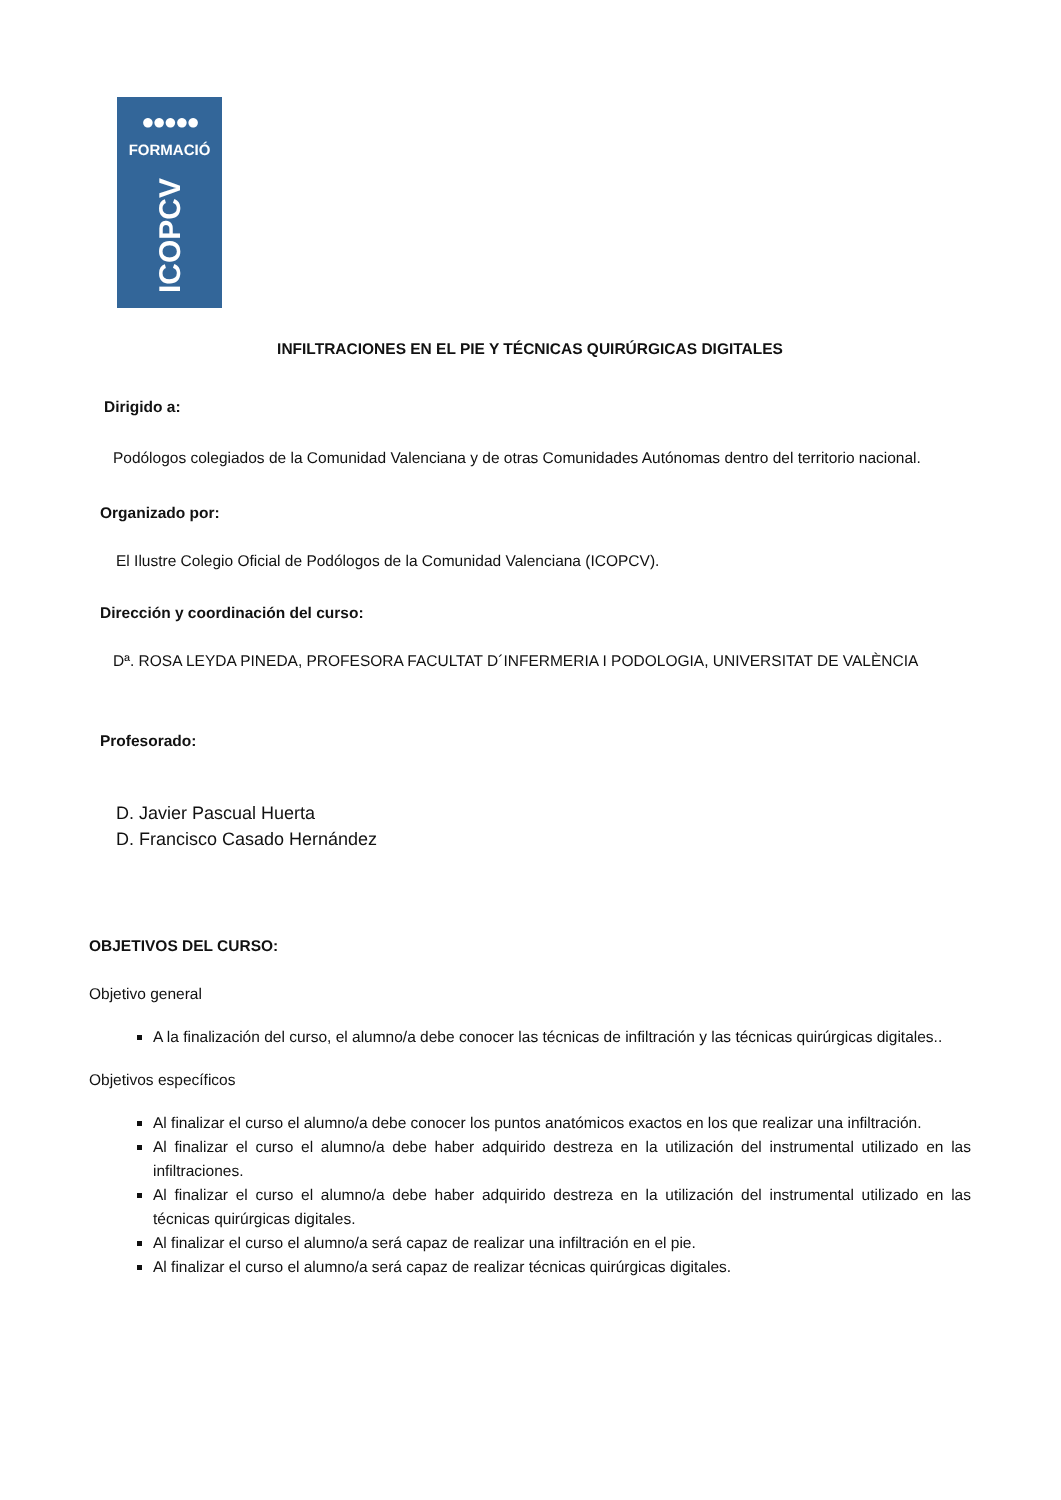●●●●●
FORMACIÓ
ICOPCV
INFILTRACIONES EN EL PIE Y TÉCNICAS QUIRÚRGICAS DIGITALES
Dirigido a:
Podólogos colegiados de la Comunidad Valenciana y de otras Comunidades Autónomas dentro del territorio nacional.
Organizado por:
El Ilustre Colegio Oficial de Podólogos de la Comunidad Valenciana (ICOPCV).
Dirección y coordinación del curso:
Dª. ROSA LEYDA PINEDA, PROFESORA FACULTAT D´INFERMERIA I PODOLOGIA, UNIVERSITAT DE VALÈNCIA
Profesorado:
D. Javier Pascual Huerta
D. Francisco Casado Hernández
OBJETIVOS DEL CURSO:
Objetivo general
A la finalización del curso, el alumno/a debe conocer las técnicas de infiltración y las técnicas quirúrgicas digitales..
Objetivos específicos
Al finalizar el curso el alumno/a debe conocer los puntos anatómicos exactos en los que realizar una infiltración.
Al finalizar el curso el alumno/a debe haber adquirido destreza en la utilización del instrumental utilizado en las infiltraciones.
Al finalizar el curso el alumno/a debe haber adquirido destreza en la utilización del instrumental utilizado en las técnicas quirúrgicas digitales.
Al finalizar el curso el alumno/a será capaz de realizar una infiltración en el pie.
Al finalizar el curso el alumno/a será capaz de realizar técnicas quirúrgicas digitales.